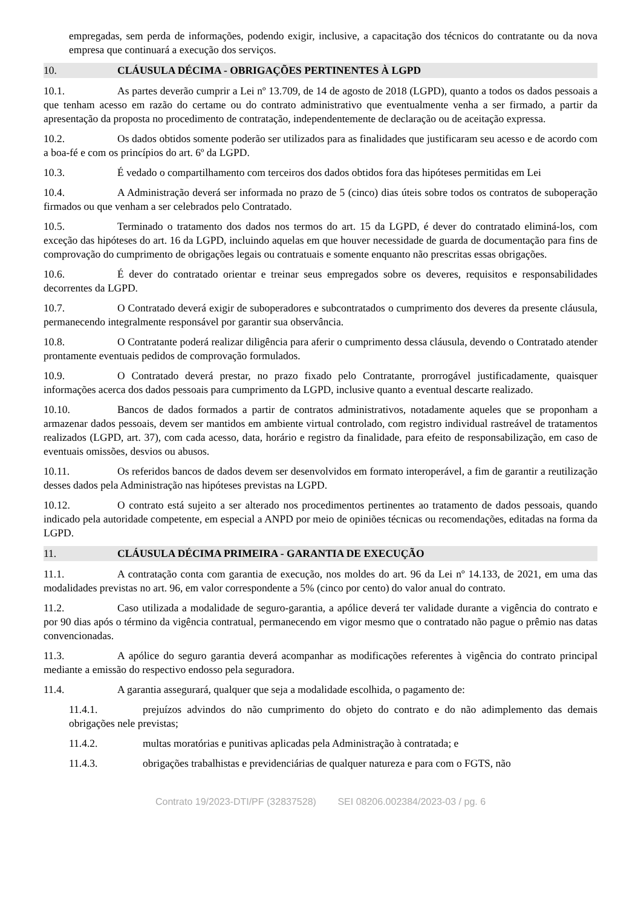empregadas, sem perda de informações, podendo exigir, inclusive, a capacitação dos técnicos do contratante ou da nova empresa que continuará a execução dos serviços.
10. CLÁUSULA DÉCIMA - OBRIGAÇÕES PERTINENTES À LGPD
10.1. As partes deverão cumprir a Lei nº 13.709, de 14 de agosto de 2018 (LGPD), quanto a todos os dados pessoais a que tenham acesso em razão do certame ou do contrato administrativo que eventualmente venha a ser firmado, a partir da apresentação da proposta no procedimento de contratação, independentemente de declaração ou de aceitação expressa.
10.2. Os dados obtidos somente poderão ser utilizados para as finalidades que justificaram seu acesso e de acordo com a boa-fé e com os princípios do art. 6º da LGPD.
10.3. É vedado o compartilhamento com terceiros dos dados obtidos fora das hipóteses permitidas em Lei
10.4. A Administração deverá ser informada no prazo de 5 (cinco) dias úteis sobre todos os contratos de suboperação firmados ou que venham a ser celebrados pelo Contratado.
10.5. Terminado o tratamento dos dados nos termos do art. 15 da LGPD, é dever do contratado eliminá-los, com exceção das hipóteses do art. 16 da LGPD, incluindo aquelas em que houver necessidade de guarda de documentação para fins de comprovação do cumprimento de obrigações legais ou contratuais e somente enquanto não prescritas essas obrigações.
10.6. É dever do contratado orientar e treinar seus empregados sobre os deveres, requisitos e responsabilidades decorrentes da LGPD.
10.7. O Contratado deverá exigir de suboperadores e subcontratados o cumprimento dos deveres da presente cláusula, permanecendo integralmente responsável por garantir sua observância.
10.8. O Contratante poderá realizar diligência para aferir o cumprimento dessa cláusula, devendo o Contratado atender prontamente eventuais pedidos de comprovação formulados.
10.9. O Contratado deverá prestar, no prazo fixado pelo Contratante, prorrogável justificadamente, quaisquer informações acerca dos dados pessoais para cumprimento da LGPD, inclusive quanto a eventual descarte realizado.
10.10. Bancos de dados formados a partir de contratos administrativos, notadamente aqueles que se proponham a armazenar dados pessoais, devem ser mantidos em ambiente virtual controlado, com registro individual rastreável de tratamentos realizados (LGPD, art. 37), com cada acesso, data, horário e registro da finalidade, para efeito de responsabilização, em caso de eventuais omissões, desvios ou abusos.
10.11. Os referidos bancos de dados devem ser desenvolvidos em formato interoperável, a fim de garantir a reutilização desses dados pela Administração nas hipóteses previstas na LGPD.
10.12. O contrato está sujeito a ser alterado nos procedimentos pertinentes ao tratamento de dados pessoais, quando indicado pela autoridade competente, em especial a ANPD por meio de opiniões técnicas ou recomendações, editadas na forma da LGPD.
11. CLÁUSULA DÉCIMA PRIMEIRA - GARANTIA DE EXECUÇÃO
11.1. A contratação conta com garantia de execução, nos moldes do art. 96 da Lei nº 14.133, de 2021, em uma das modalidades previstas no art. 96, em valor correspondente a 5% (cinco por cento) do valor anual do contrato.
11.2. Caso utilizada a modalidade de seguro-garantia, a apólice deverá ter validade durante a vigência do contrato e por 90 dias após o término da vigência contratual, permanecendo em vigor mesmo que o contratado não pague o prêmio nas datas convencionadas.
11.3. A apólice do seguro garantia deverá acompanhar as modificações referentes à vigência do contrato principal mediante a emissão do respectivo endosso pela seguradora.
11.4. A garantia assegurará, qualquer que seja a modalidade escolhida, o pagamento de:
11.4.1. prejuízos advindos do não cumprimento do objeto do contrato e do não adimplemento das demais obrigações nele previstas;
11.4.2. multas moratórias e punitivas aplicadas pela Administração à contratada; e
11.4.3. obrigações trabalhistas e previdenciárias de qualquer natureza e para com o FGTS, não
Contrato 19/2023-DTI/PF (32837528) SEI 08206.002384/2023-03 / pg. 6